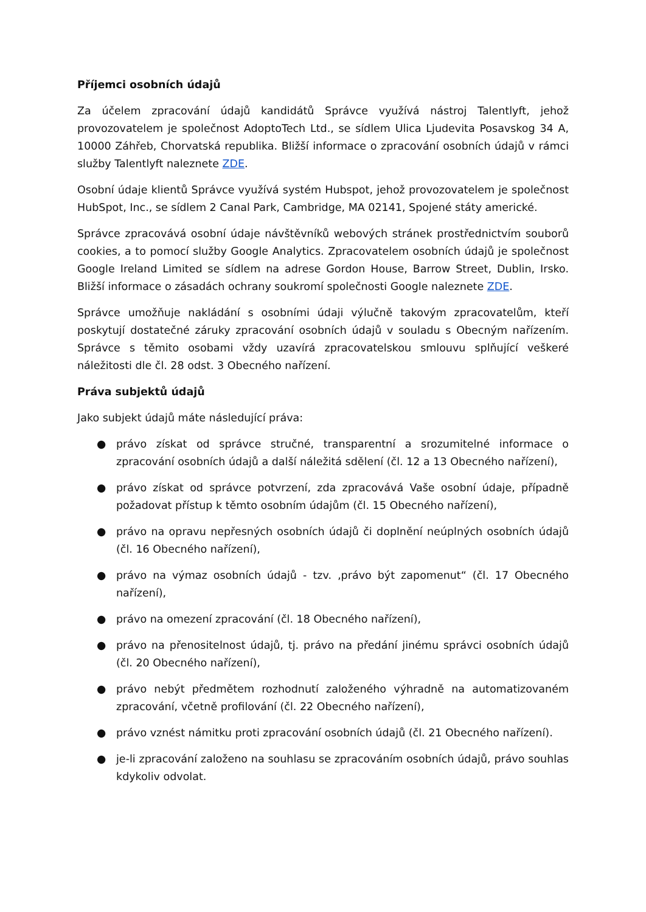Příjemci osobních údajů
Za účelem zpracování údajů kandidátů Správce využívá nástroj Talentlyft, jehož provozovatelem je společnost AdoptoTech Ltd., se sídlem Ulica Ljudevita Posavskog 34 A, 10000 Záhřeb, Chorvatská republika. Bližší informace o zpracování osobních údajů v rámci služby Talentlyft naleznete ZDE.
Osobní údaje klientů Správce využívá systém Hubspot, jehož provozovatelem je společnost HubSpot, Inc., se sídlem 2 Canal Park, Cambridge, MA 02141, Spojené státy americké.
Správce zpracovává osobní údaje návštěvníků webových stránek prostřednictvím souborů cookies, a to pomocí služby Google Analytics. Zpracovatelem osobních údajů je společnost Google Ireland Limited se sídlem na adrese Gordon House, Barrow Street, Dublin, Irsko. Bližší informace o zásadách ochrany soukromí společnosti Google naleznete ZDE.
Správce umožňuje nakládání s osobními údaji výlučně takovým zpracovatelům, kteří poskytují dostatečné záruky zpracování osobních údajů v souladu s Obecným nařízením. Správce s těmito osobami vždy uzavírá zpracovatelskou smlouvu splňující veškeré náležitosti dle čl. 28 odst. 3 Obecného nařízení.
Práva subjektů údajů
Jako subjekt údajů máte následující práva:
● právo získat od správce stručné, transparentní a srozumitelné informace o zpracování osobních údajů a další náležitá sdělení (čl. 12 a 13 Obecného nařízení),
● právo získat od správce potvrzení, zda zpracovává Vaše osobní údaje, případně požadovat přístup k těmto osobním údajům (čl. 15 Obecného nařízení),
● právo na opravu nepřesných osobních údajů či doplnění neúplných osobních údajů (čl. 16 Obecného nařízení),
● právo na výmaz osobních údajů - tzv. ‚právo být zapomenut“ (čl. 17 Obecného nařízení),
● právo na omezení zpracování (čl. 18 Obecného nařízení),
● právo na přenositelnost údajů, tj. právo na předání jinému správci osobních údajů (čl. 20 Obecného nařízení),
● právo nebýt předmětem rozhodnutí založeného výhradně na automatizovaném zpracování, včetně profilování (čl. 22 Obecného nařízení),
● právo vznést námitku proti zpracování osobních údajů (čl. 21 Obecného nařízení).
● je-li zpracování založeno na souhlasu se zpracováním osobních údajů, právo souhlas kdykoliv odvolat.